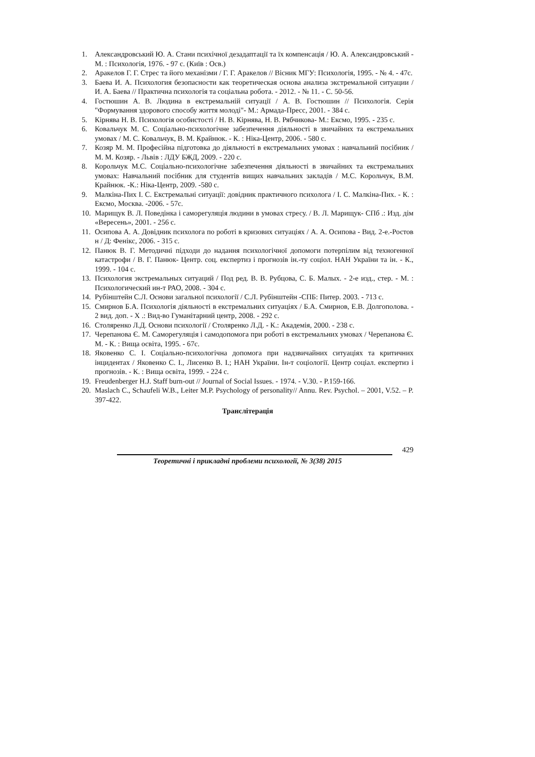1. Александровський Ю. А. Стани психічної дезадаптації та їх компенсація / Ю. А. Александровський - М. : Психологія, 1976. - 97 с. (Київ : Осв.)
2. Аракелов Г. Г. Стрес та його механізми / Г. Г. Аракелов // Вісник МГУ: Психологія, 1995. - № 4. - 47с.
3. Баева И. А. Психология безопасности как теоретическая основа анализа экстремальной ситуации / И. А. Баева // Практична психологія та соціальна робота. - 2012. - № 11. - С. 50-56.
4. Гостюшин А. В. Людина в екстремальній ситуації / А. В. Гостюшин // Психологія. Серія "Формування здорового способу життя молоді"- М.: Армада-Пресс, 2001. - 384 с.
5. Кірнява Н. В. Психологія особистості / Н. В. Кірнява, Н. В. Рябчикова- М.: Ексмо, 1995. - 235 с.
6. Ковальчук М. С. Соціально-психологічне забезпечення діяльності в звичайних та екстремальних умовах / М. С. Ковальчук, В. М. Крайнюк. - К. : Ніка-Центр, 2006. - 580 с.
7. Козяр М. М. Професійна підготовка до діяльності в екстремальних умовах : навчальний посібник / М. М. Козяр. - Львів : ЛДУ БЖД, 2009. - 220 с.
8. Корольчук М.С. Соціально-психологічне забезпечення діяльності в звичайних та екстремальних умовах: Навчальний посібник для студентів вищих навчальних закладів / М.С. Корольчук, В.М. Крайнюк. -К.: Ніка-Центр, 2009. -580 с.
9. Малкіна-Пих І. С. Екстремальні ситуації: довідник практичного психолога / І. С. Малкіна-Пих. - К. : Ексмо, Москва. -2006. - 57с.
10. Марищук В. Л. Поведінка і саморегуляція людини в умовах стресу. / В. Л. Марищук- СПб .: Изд. дім «Вересень», 2001. - 256 с.
11. Осипова А. А. Довідник психолога по роботі в кризових ситуаціях / А. А. Осипова - Вид. 2-е.-Ростов н / Д: Фенікс, 2006. - 315 с.
12. Панюк В. Г. Методичні підходи до надання психологічної допомоги потерпілим від техногенної катастрофи / В. Г. Панюк- Центр. соц. експертиз і прогнозів ін.-ту соціол. НАН України та ін. - К., 1999. - 104 с.
13. Психология экстремальных ситуаций / Под ред. В. В. Рубцова, С. Б. Малых. - 2-е изд., стер. - М. : Психологический ин-т РАО, 2008. - 304 с.
14. Рубінштейн С.Л. Основи загальної психології / С.Л. Рубінштейн -СПБ: Питер. 2003. - 713 с.
15. Смирнов Б.А. Психологія діяльності в екстремальних ситуаціях / Б.А. Смирнов, Е.В. Долгополова. - 2 вид. доп. - Х .: Вид-во Гуманітарний центр, 2008. - 292 с.
16. Столяренко Л.Д. Основи психології / Столяренко Л.Д. - К.: Академія, 2000. - 238 с.
17. Черепанова Є. М. Саморегуляція і самодопомога при роботі в екстремальних умовах / Черепанова Є. М. - К. : Вища освіта, 1995. - 67с.
18. Яковенко С. І. Соціально-психологічна допомога при надзвичайних ситуаціях та критичних інцидентах / Яковенко С. І., Лисенко В. І.; НАН України. Ін-т соціології. Центр соціал. експертиз і прогнозів. - К. : Вища освіта, 1999. - 224 с.
19. Freudenberger H.J. Staff burn-out // Journal of Social Issues. - 1974. - V.30. - P.159-166.
20. Maslach C., Schaufeli W.B., Leiter M.P. Psychology of personality// Annu. Rev. Psychol. – 2001, V.52. – P. 397-422.
Транслітерація
429
Теоретичні і прикладні проблеми психології, № 3(38) 2015